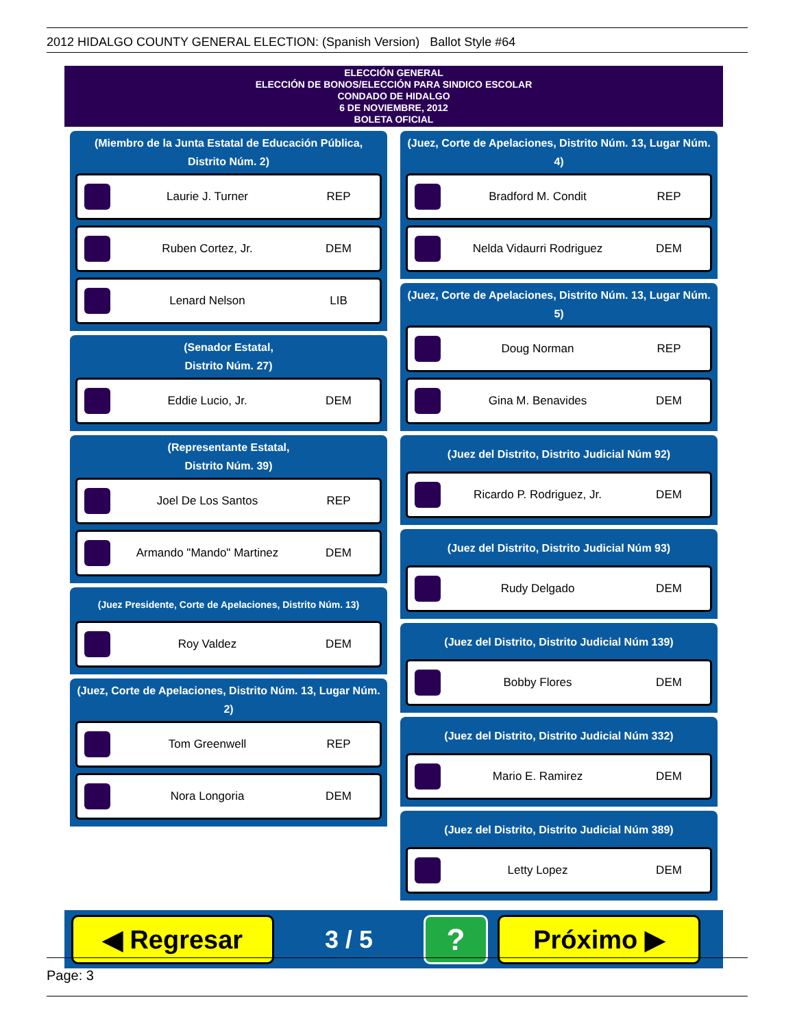2012 HIDALGO COUNTY GENERAL ELECTION: (Spanish Version) Ballot Style #64
ELECCIÓN GENERAL
ELECCIÓN DE BONOS/ELECCIÓN PARA SINDICO ESCOLAR
CONDADO DE HIDALGO
6 DE NOVIEMBRE, 2012
BOLETA OFICIAL
(Miembro de la Junta Estatal de Educación Pública, Distrito Núm. 2)
Laurie J. Turner REP
Ruben Cortez, Jr. DEM
Lenard Nelson LIB
(Senador Estatal,
Distrito Núm. 27)
Eddie Lucio, Jr. DEM
(Representante Estatal,
Distrito Núm. 39)
Joel De Los Santos REP
Armando "Mando" Martinez DEM
(Juez Presidente, Corte de Apelaciones, Distrito Núm. 13)
Roy Valdez DEM
(Juez, Corte de Apelaciones, Distrito Núm. 13, Lugar Núm. 2)
Tom Greenwell REP
Nora Longoria DEM
(Juez, Corte de Apelaciones, Distrito Núm. 13, Lugar Núm. 4)
Bradford M. Condit REP
Nelda Vidaurri Rodriguez DEM
(Juez, Corte de Apelaciones, Distrito Núm. 13, Lugar Núm. 5)
Doug Norman REP
Gina M. Benavides DEM
(Juez del Distrito, Distrito Judicial Núm 92)
Ricardo P. Rodriguez, Jr. DEM
(Juez del Distrito, Distrito Judicial Núm 93)
Rudy Delgado DEM
(Juez del Distrito, Distrito Judicial Núm 139)
Bobby Flores DEM
(Juez del Distrito, Distrito Judicial Núm 332)
Mario E. Ramirez DEM
(Juez del Distrito, Distrito Judicial Núm 389)
Letty Lopez DEM
◀ Regresar
3 / 5
?
Próximo ▶
Page: 3